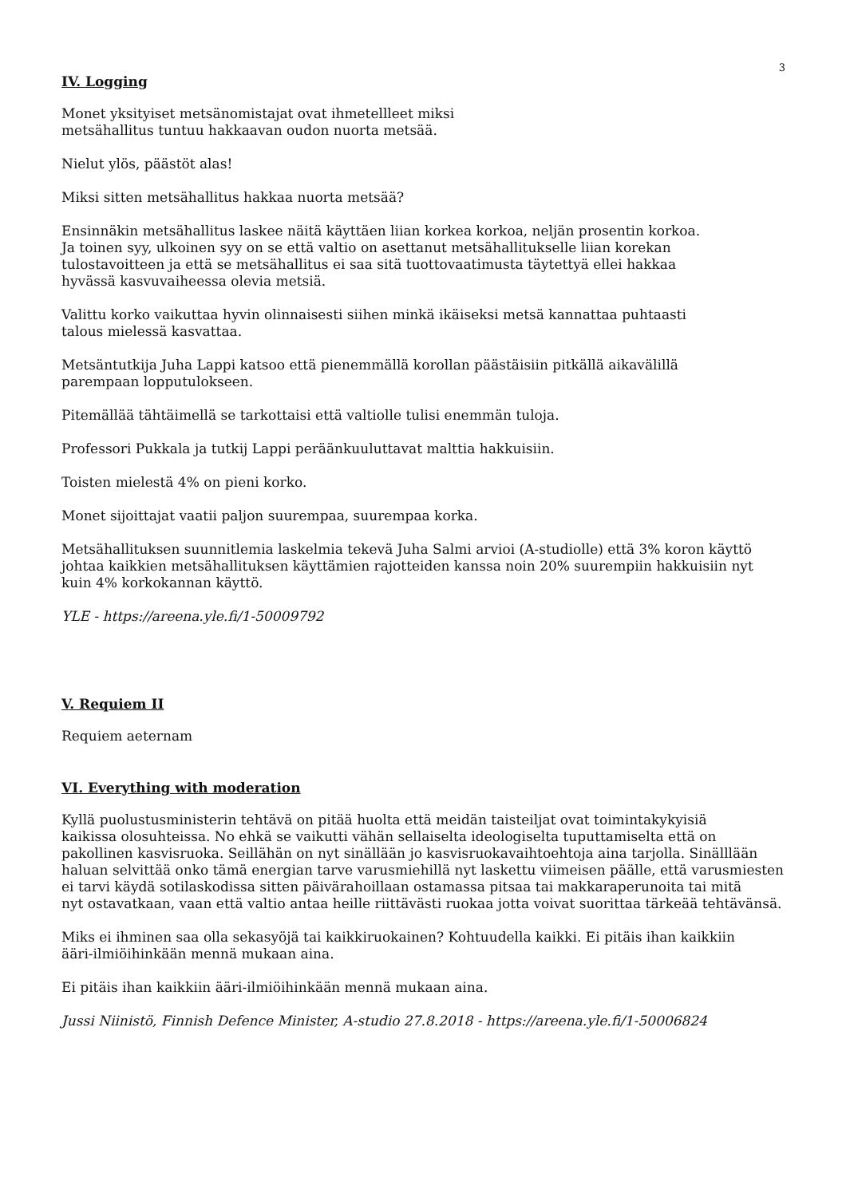3
IV. Logging
Monet yksityiset metsänomistajat ovat ihmetellleet miksi
metsähallitus tuntuu hakkaavan oudon nuorta metsää.
Nielut ylös, päästöt alas!
Miksi sitten metsähallitus hakkaa nuorta metsää?
Ensinnäkin metsähallitus laskee näitä käyttäen liian korkea korkoa, neljän prosentin korkoa.
Ja toinen syy, ulkoinen syy on se että valtio on asettanut metsähallitukselle liian korekan
tulostavoitteen ja että se metsähallitus ei saa sitä tuottovaatimusta täytettyä ellei hakkaa
hyvässä kasvuvaiheessa olevia metsiä.
Valittu korko vaikuttaa hyvin olinnaisesti siihen minkä ikäiseksi metsä kannattaa puhtaasti
talous mielessä kasvattaa.
Metsäntutkija Juha Lappi katsoo että pienemmällä korollan päästäisiin pitkällä aikavälillä
parempaan lopputulokseen.
Pitemällää tähtäimellä se tarkottaisi että valtiolle tulisi enemmän tuloja.
Professori Pukkala ja tutkij Lappi peräänkuuluttavat malttia hakkuisiin.
Toisten mielestä 4% on pieni korko.
Monet sijoittajat vaatii paljon suurempaa, suurempaa korka.
Metsähallituksen suunnitlemia laskelmia tekevä Juha Salmi arvioi (A-studiolle) että 3% koron käyttö
johtaa kaikkien metsähallituksen käyttämien rajotteiden kanssa noin 20% suurempiin hakkuisiin nyt
kuin 4% korkokannan käyttö.
YLE - https://areena.yle.fi/1-50009792
V. Requiem II
Requiem aeternam
VI. Everything with moderation
Kyllä puolustusministerin tehtävä on pitää huolta että meidän taisteiljat ovat toimintakykyisiä
kaikissa olosuhteissa. No ehkä se vaikutti vähän sellaiselta ideologiselta tuputtamiselta että on
pakollinen kasvisruoka. Seillähän on nyt sinällään jo kasvisruokavaihtoehtoja aina tarjolla. Sinälllään
haluan selvittää onko tämä energian tarve varusmiehillä nyt laskettu viimeisen päälle, että varusmiesten
ei tarvi käydä sotilaskodissa sitten päivärahoillaan ostamassa pitsaa tai makkaraperunoita tai mitä
nyt ostavatkaan, vaan että valtio antaa heille riittävästi ruokaa jotta voivat suorittaa tärkeää tehtävänsä.
Miks ei ihminen saa olla sekasyöjä tai kaikkiruokainen? Kohtuudella kaikki. Ei pitäis ihan kaikkiin
ääri-ilmiöihinkään mennä mukaan aina.
Ei pitäis ihan kaikkiin ääri-ilmiöihinkään mennä mukaan aina.
Jussi Niinistö, Finnish Defence Minister, A-studio 27.8.2018 - https://areena.yle.fi/1-50006824